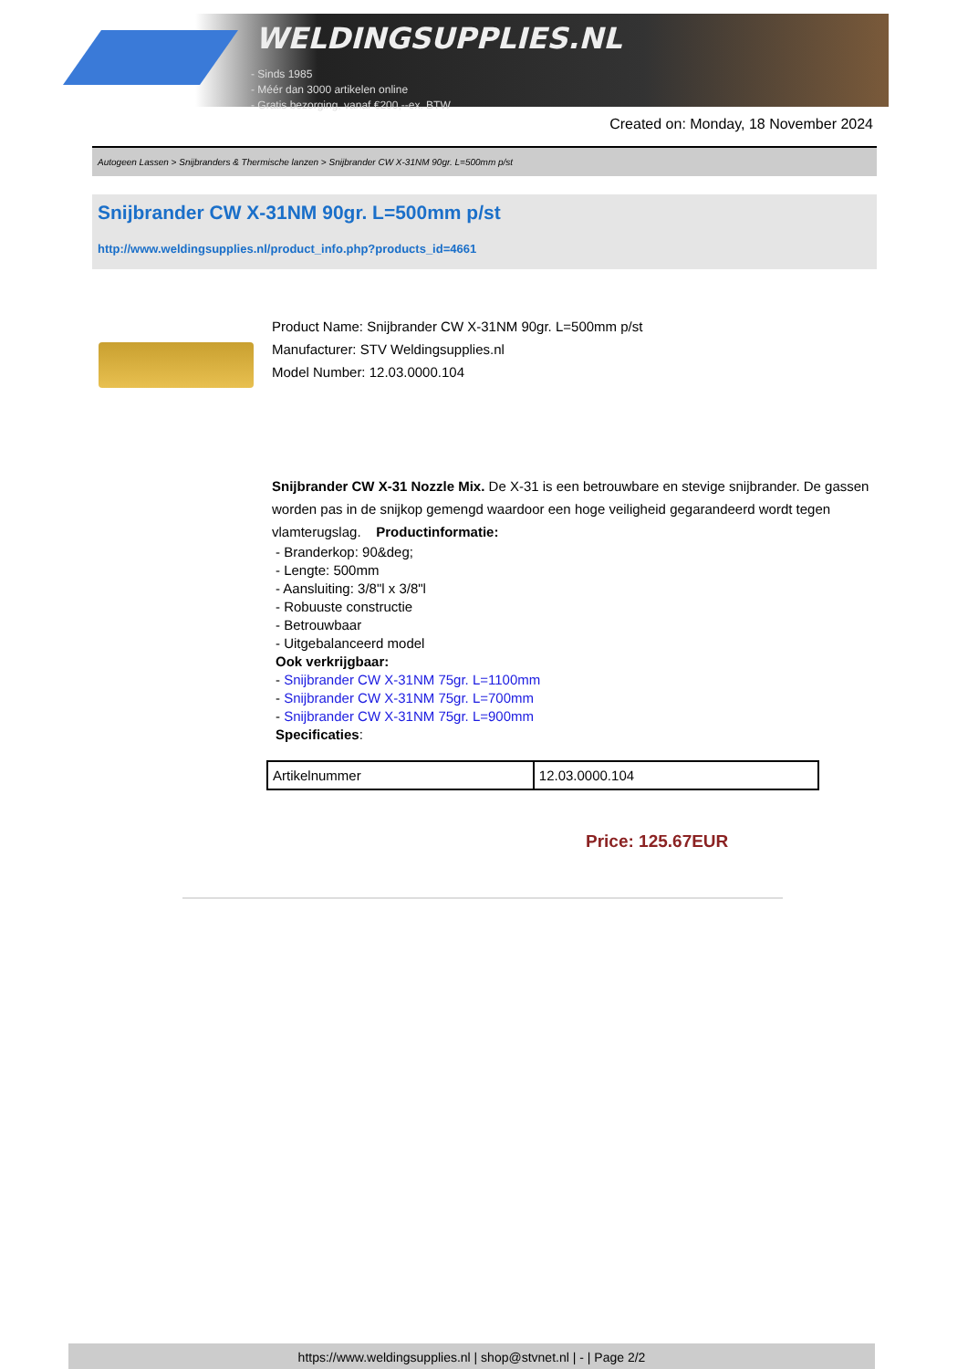WELDINGSUPPLIES.NL
- Sinds 1985
- Méér dan 3000 artikelen online
- Gratis bezorging, vanaf €200,--ex. BTW
Created on: Monday, 18 November 2024
Autogeen Lassen > Snijbranders & Thermische lanzen > Snijbrander CW X-31NM 90gr. L=500mm p/st
Snijbrander CW X-31NM 90gr. L=500mm p/st
http://www.weldingsupplies.nl/product_info.php?products_id=4661
Product Name: Snijbrander CW X-31NM 90gr. L=500mm p/st
Manufacturer: STV Weldingsupplies.nl
Model Number: 12.03.0000.104
Snijbrander CW X-31 Nozzle Mix. De X-31 is een betrouwbare en stevige snijbrander. De gassen worden pas in de snijkop gemengd waardoor een hoge veiligheid gegarandeerd wordt tegen vlamterugslag. Productinformatie:
- Branderkop: 90&deg;
- Lengte: 500mm
- Aansluiting: 3/8"l x 3/8"l
- Robuuste constructie
- Betrouwbaar
- Uitgebalanceerd model
Ook verkrijgbaar:
- Snijbrander CW X-31NM 75gr. L=1100mm
- Snijbrander CW X-31NM 75gr. L=700mm
- Snijbrander CW X-31NM 75gr. L=900mm
Specificaties:
| Artikelnummer | 12.03.0000.104 |
Price: 125.67EUR
https://www.weldingsupplies.nl | shop@stvnet.nl | - | Page 2/2